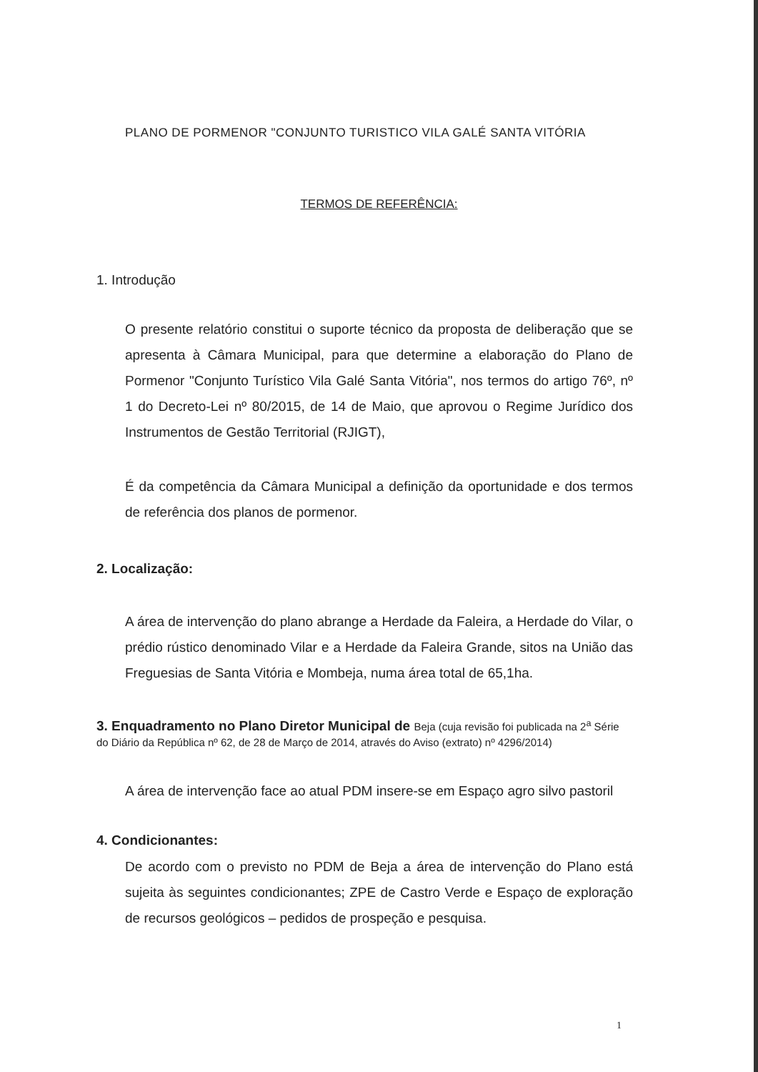PLANO DE PORMENOR "CONJUNTO TURISTICO VILA GALÉ SANTA VITÓRIA
TERMOS DE REFERÊNCIA:
1. Introdução
O presente relatório constitui o suporte técnico da proposta de deliberação que se apresenta à Câmara Municipal, para que determine a elaboração do Plano de Pormenor "Conjunto Turístico Vila Galé Santa Vitória", nos termos do artigo 76º, nº 1 do Decreto-Lei nº 80/2015, de 14 de Maio, que aprovou o Regime Jurídico dos Instrumentos de Gestão Territorial (RJIGT),
É da competência da Câmara Municipal a definição da oportunidade e dos termos de referência dos planos de pormenor.
2. Localização:
A área de intervenção do plano abrange a Herdade da Faleira, a Herdade do Vilar, o prédio rústico denominado Vilar e a Herdade da Faleira Grande, sitos na União das Freguesias de Santa Vitória e Mombeja, numa área total de 65,1ha.
3. Enquadramento no Plano Diretor Municipal de Beja (cuja revisão foi publicada na 2<sup>a</sup> Série do Diário da República nº 62, de 28 de Março de 2014, através do Aviso (extrato) nº 4296/2014)
A área de intervenção face ao atual PDM insere-se em Espaço agro silvo pastoril
4. Condicionantes:
De acordo com o previsto no PDM de Beja a área de intervenção do Plano está sujeita às seguintes condicionantes; ZPE de Castro Verde e Espaço de exploração de recursos geológicos – pedidos de prospeção e pesquisa.
1